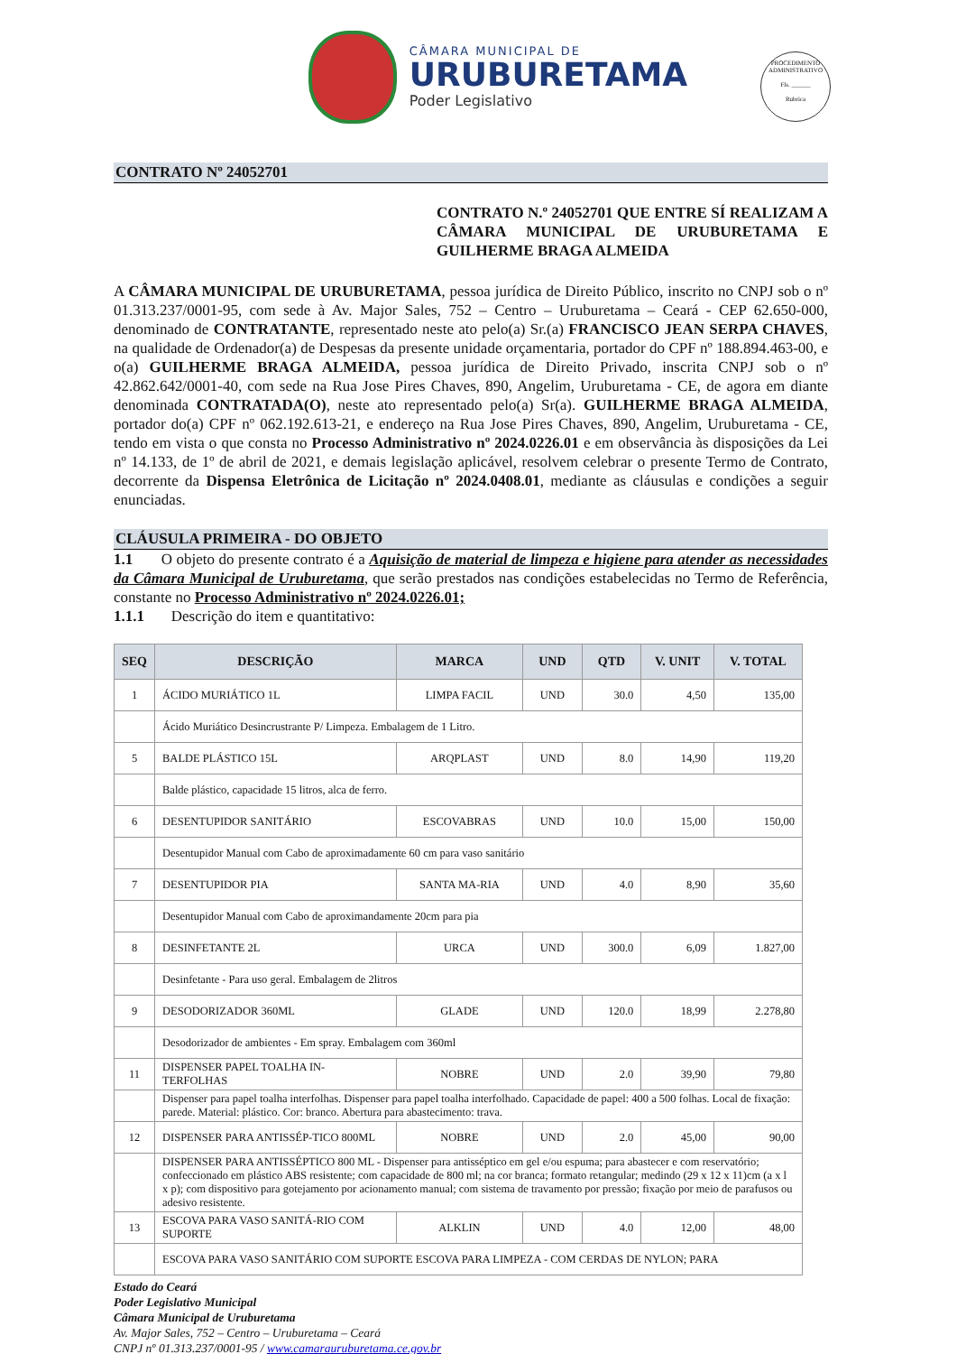CÂMARA MUNICIPAL DE
URUBURETAMA
Poder Legislativo
PROCEDIMENTO ADMINISTRATIVO
Fls. ______
Rubrica
CONTRATO Nº 24052701
CONTRATO N.º 24052701 QUE ENTRE SÍ REALIZAM A CÂMARA MUNICIPAL DE URUBURETAMA E GUILHERME BRAGA ALMEIDA
A CÂMARA MUNICIPAL DE URUBURETAMA, pessoa jurídica de Direito Público, inscrito no CNPJ sob o nº 01.313.237/0001-95, com sede à Av. Major Sales, 752 – Centro – Uruburetama – Ceará - CEP 62.650-000, denominado de CONTRATANTE, representado neste ato pelo(a) Sr.(a) FRANCISCO JEAN SERPA CHAVES, na qualidade de Ordenador(a) de Despesas da presente unidade orçamentaria, portador do CPF nº 188.894.463-00, e o(a) GUILHERME BRAGA ALMEIDA, pessoa jurídica de Direito Privado, inscrita CNPJ sob o nº 42.862.642/0001-40, com sede na Rua Jose Pires Chaves, 890, Angelim, Uruburetama - CE, de agora em diante denominada CONTRATADA(O), neste ato representado pelo(a) Sr(a). GUILHERME BRAGA ALMEIDA, portador do(a) CPF nº 062.192.613-21, e endereço na Rua Jose Pires Chaves, 890, Angelim, Uruburetama - CE, tendo em vista o que consta no Processo Administrativo nº 2024.0226.01 e em observância às disposições da Lei nº 14.133, de 1º de abril de 2021, e demais legislação aplicável, resolvem celebrar o presente Termo de Contrato, decorrente da Dispensa Eletrônica de Licitação nº 2024.0408.01, mediante as cláusulas e condições a seguir enunciadas.
CLÁUSULA PRIMEIRA - DO OBJETO
1.1 O objeto do presente contrato é a Aquisição de material de limpeza e higiene para atender as necessidades da Câmara Municipal de Uruburetama, que serão prestados nas condições estabelecidas no Termo de Referência, constante no Processo Administrativo nº 2024.0226.01;
1.1.1 Descrição do item e quantitativo:
| SEQ | DESCRIÇÃO | MARCA | UND | QTD | V. UNIT | V. TOTAL |
| --- | --- | --- | --- | --- | --- | --- |
| 1 | ÁCIDO MURIÁTICO 1L | LIMPA FACIL | UND | 30.0 | 4,50 | 135,00 |
| | Ácido Muriático Desincrustrante P/ Limpeza. Embalagem de 1 Litro. | | | | | |
| 5 | BALDE PLÁSTICO 15L | ARQPLAST | UND | 8.0 | 14,90 | 119,20 |
| | Balde plástico, capacidade 15 litros, alca de ferro. | | | | | |
| 6 | DESENTUPIDOR SANITÁRIO | ESCOVABRAS | UND | 10.0 | 15,00 | 150,00 |
| | Desentupidor Manual com Cabo de aproximadamente 60 cm para vaso sanitário | | | | | |
| 7 | DESENTUPIDOR PIA | SANTA MA-RIA | UND | 4.0 | 8,90 | 35,60 |
| | Desentupidor Manual com Cabo de aproximandamente 20cm para pia | | | | | |
| 8 | DESINFETANTE 2L | URCA | UND | 300.0 | 6,09 | 1.827,00 |
| | Desinfetante - Para uso geral. Embalagem de 2litros | | | | | |
| 9 | DESODORIZADOR 360ML | GLADE | UND | 120.0 | 18,99 | 2.278,80 |
| | Desodorizador de ambientes - Em spray. Embalagem com 360ml | | | | | |
| 11 | DISPENSER PAPEL TOALHA IN-TERFOLHAS | NOBRE | UND | 2.0 | 39,90 | 79,80 |
| | Dispenser para papel toalha interfolhas. Dispenser para papel toalha interfolhado. Capacidade de papel: 400 a 500 folhas. Local de fixação: parede. Material: plástico. Cor: branco. Abertura para abastecimento: trava. | | | | | |
| 12 | DISPENSER PARA ANTISSÉP-TICO 800ML | NOBRE | UND | 2.0 | 45,00 | 90,00 |
| | DISPENSER PARA ANTISSÉPTICO 800 ML - Dispenser para antisséptico em gel e/ou espuma; para abastecer e com reservatório; confeccionado em plástico ABS resistente; com capacidade de 800 ml; na cor branca; formato retangular; medindo (29 x 12 x 11)cm (a x l x p); com dispositivo para gotejamento por acionamento manual; com sistema de travamento por pressão; fixação por meio de parafusos ou adesivo resistente. | | | | | |
| 13 | ESCOVA PARA VASO SANITÁ-RIO COM SUPORTE | ALKLIN | UND | 4.0 | 12,00 | 48,00 |
| | ESCOVA PARA VASO SANITÁRIO COM SUPORTE ESCOVA PARA LIMPEZA - COM CERDAS DE NYLON; PARA | | | | | |
Estado do Ceará
Poder Legislativo Municipal
Câmara Municipal de Uruburetama
Av. Major Sales, 752 – Centro – Uruburetama – Ceará
CNPJ nº 01.313.237/0001-95 / www.camarauruburetama.ce.gov.br